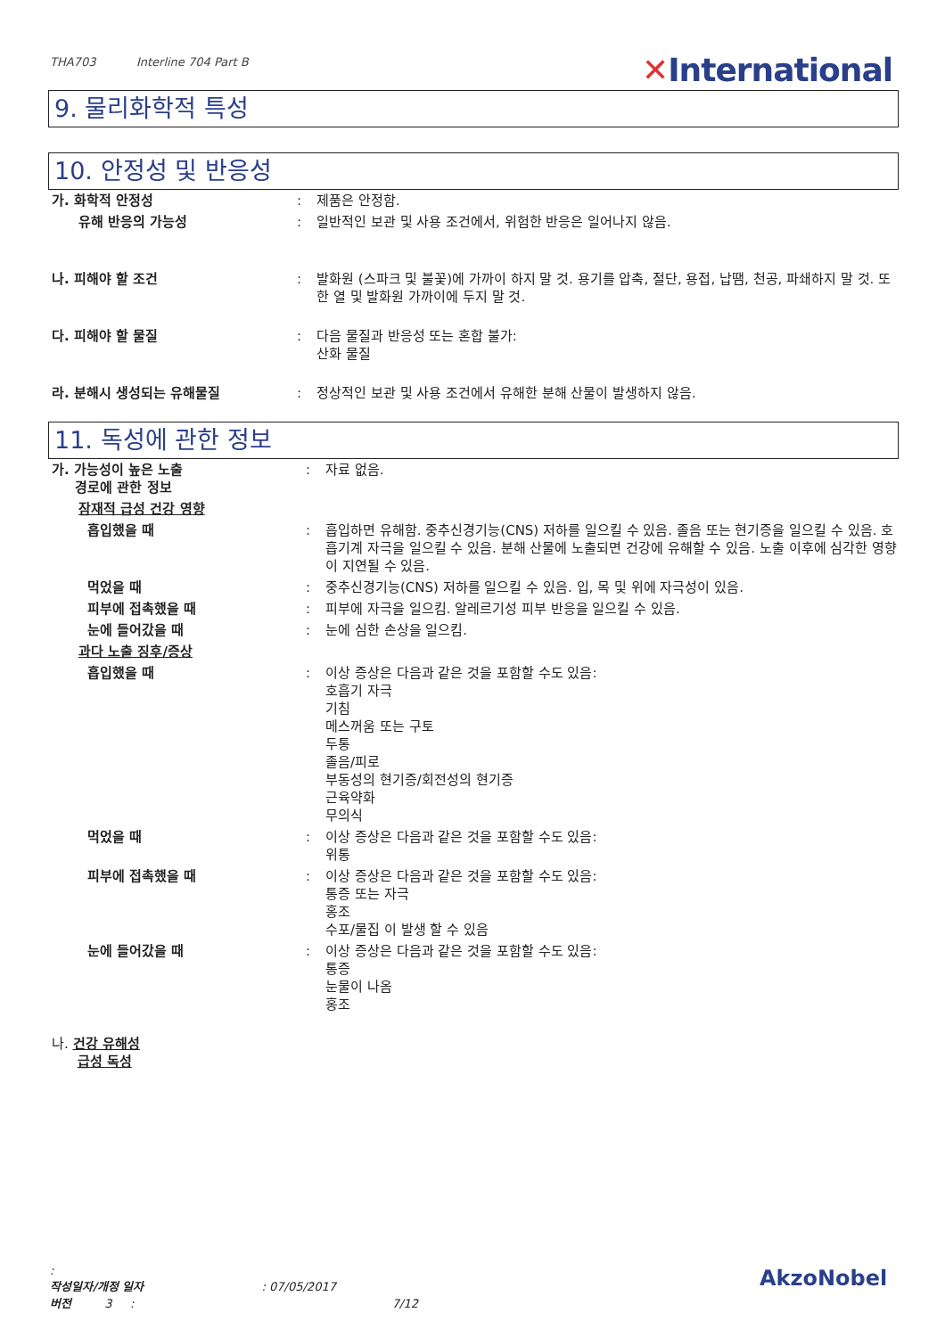THA703 Interline 704 Part B
✕International
9. 물리화학적 특성
10. 안정성 및 반응성
| 가. 화학적 안정성 | : | 제품은 안정함. |
| 유해 반응의 가능성 | : | 일반적인 보관 및 사용 조건에서, 위험한 반응은 일어나지 않음. |
| 나. 피해야 할 조건 | : | 발화원 (스파크 및 불꽃)에 가까이 하지 말 것. 용기를 압축, 절단, 용접, 납땜, 천공, 파쇄하지 말 것. 또한 열 및 발화원 가까이에 두지 말 것. |
| 다. 피해야 할 물질 | : | 다음 물질과 반응성 또는 혼합 불가: 산화 물질 |
| 라. 분해시 생성되는 유해물질 | : | 정상적인 보관 및 사용 조건에서 유해한 분해 산물이 발생하지 않음. |
11. 독성에 관한 정보
| 가. 가능성이 높은 노출 경로에 관한 정보 | : | 자료 없음. |
| 잠재적 급성 건강 영향 | | |
| 흡입했을 때 | : | 흡입하면 유해함. 중추신경기능(CNS) 저하를 일으킬 수 있음. 졸음 또는 현기증을 일으킬 수 있음. 호흡기계 자극을 일으킬 수 있음. 분해 산물에 노출되면 건강에 유해할 수 있음. 노출 이후에 심각한 영향이 지연될 수 있음. |
| 먹었을 때 | : | 중추신경기능(CNS) 저하를 일으킬 수 있음. 입, 목 및 위에 자극성이 있음. |
| 피부에 접촉했을 때 | : | 피부에 자극을 일으킴. 알레르기성 피부 반응을 일으킬 수 있음. |
| 눈에 들어갔을 때 | : | 눈에 심한 손상을 일으킴. |
| 과다 노출 징후/증상 | | |
| 흡입했을 때 | : | 이상 증상은 다음과 같은 것을 포함할 수도 있음: 호흡기 자극 기침 메스꺼움 또는 구토 두통 졸음/피로 부동성의 현기증/회전성의 현기증 근육약화 무의식 |
| 먹었을 때 | : | 이상 증상은 다음과 같은 것을 포함할 수도 있음: 위통 |
| 피부에 접촉했을 때 | : | 이상 증상은 다음과 같은 것을 포함할 수도 있음: 통증 또는 자극 홍조 수포/물집 이 발생 할 수 있음 |
| 눈에 들어갔을 때 | : | 이상 증상은 다음과 같은 것을 포함할 수도 있음: 통증 눈물이 나옴 홍조 |
| 나. 건강 유해성 급성 독성 | | |
:
작성일자/개정 일자 : 07/05/2017
버전 3 : 7/12
AkzoNobel